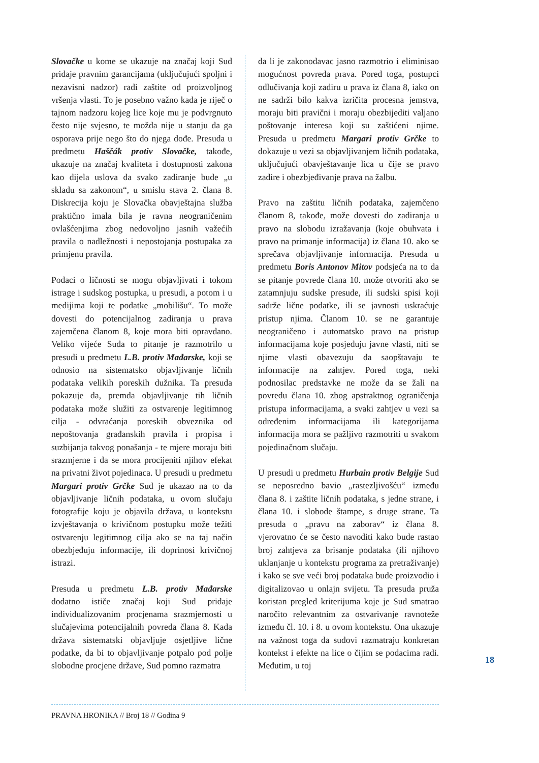Slovačke u kome se ukazuje na značaj koji Sud pridaje pravnim garancijama (uključujući spoljni i nezavisni nadzor) radi zaštite od proizvoljnog vršenja vlasti. To je posebno važno kada je riječ o tajnom nadzoru kojeg lice koje mu je podvrgnuto često nije svjesno, te možda nije u stanju da ga osporava prije nego što do njega dođe. Presuda u predmetu Haščák protiv Slovačke, takođe, ukazuje na značaj kvaliteta i dostupnosti zakona kao dijela uslova da svako zadiranje bude „u skladu sa zakonom“, u smislu stava 2. člana 8. Diskrecija koju je Slovačka obavještajna služba praktično imala bila je ravna neograničenim ovlašćenjima zbog nedovoljno jasnih važećih pravila o nadležnosti i nepostojanja postupaka za primjenu pravila.
Podaci o ličnosti se mogu objavljivati i tokom istrage i sudskog postupka, u presudi, a potom i u medijima koji te podatke „mobilišu“. To može dovesti do potencijalnog zadiranja u prava zajemčena članom 8, koje mora biti opravdano. Veliko vijeće Suda to pitanje je razmotrilo u presudi u predmetu L.B. protiv Mađarske, koji se odnosio na sistematsko objavljivanje ličnih podataka velikih poreskih dužnika. Ta presuda pokazuje da, premda objavljivanje tih ličnih podataka može služiti za ostvarenje legitimnog cilja - odvraćanja poreskih obveznika od nepoštovanja građanskih pravila i propisa i suzbijanja takvog ponašanja - te mjere moraju biti srazmjerne i da se mora procijeniti njihov efekat na privatni život pojedinaca. U presudi u predmetu Margari protiv Grčke Sud je ukazao na to da objavljivanje ličnih podataka, u ovom slučaju fotografije koju je objavila država, u kontekstu izvještavanja o krivičnom postupku može težiti ostvarenju legitimnog cilja ako se na taj način obezbjeđuju informacije, ili doprinosi krivičnoj istrazi.
Presuda u predmetu L.B. protiv Mađarske dodatno ističe značaj koji Sud pridaje individualizovanim procjenama srazmjernosti u slučajevima potencijalnih povreda člana 8. Kada država sistematski objavljuje osjetljive lične podatke, da bi to objavljivanje potpalo pod polje slobodne procjene države, Sud pomno razmatra
da li je zakonodavac jasno razmotrio i eliminisao mogućnost povreda prava. Pored toga, postupci odlučivanja koji zadiru u prava iz člana 8, iako on ne sadrži bilo kakva izričita procesna jemstva, moraju biti pravični i moraju obezbijediti valjano poštovanje interesa koji su zaštićeni njime. Presuda u predmetu Margari protiv Grčke to dokazuje u vezi sa objavljivanjem ličnih podataka, uključujući obavještavanje lica u čije se pravo zadire i obezbjeđivanje prava na žalbu.
Pravo na zaštitu ličnih podataka, zajemčeno članom 8, takođe, može dovesti do zadiranja u pravo na slobodu izražavanja (koje obuhvata i pravo na primanje informacija) iz člana 10. ako se sprečava objavljivanje informacija. Presuda u predmetu Boris Antonov Mitov podsjeća na to da se pitanje povrede člana 10. može otvoriti ako se zatamnjuju sudske presude, ili sudski spisi koji sadrže lične podatke, ili se javnosti uskraćuje pristup njima. Članom 10. se ne garantuje neograničeno i automatsko pravo na pristup informacijama koje posjeduju javne vlasti, niti se njime vlasti obavezuju da saopštavaju te informacije na zahtjev. Pored toga, neki podnosilac predstavke ne može da se žali na povredu člana 10. zbog apstraktnog ograničenja pristupa informacijama, a svaki zahtjev u vezi sa određenim informacijama ili kategorijama informacija mora se pažljivo razmotriti u svakom pojedinačnom slučaju.
U presudi u predmetu Hurbain protiv Belgije Sud se neposredno bavio „rastezljivošću“ između člana 8. i zaštite ličnih podataka, s jedne strane, i člana 10. i slobode štampe, s druge strane. Ta presuda o „pravu na zaborav“ iz člana 8. vjerovatno će se često navoditi kako bude rastao broj zahtjeva za brisanje podataka (ili njihovo uklanjanje u kontekstu programa za pretraživanje) i kako se sve veći broj podataka bude proizvodio i digitalizovao u onlajn svijetu. Ta presuda pruža koristan pregled kriterijuma koje je Sud smatrao naročito relevantnim za ostvarivanje ravnoteže između čl. 10. i 8. u ovom kontekstu. Ona ukazuje na važnost toga da sudovi razmatraju konkretan kontekst i efekte na lice o čijim se podacima radi. Međutim, u toj
18
PRAVNA HRONIKA // Broj 18 // Godina 9